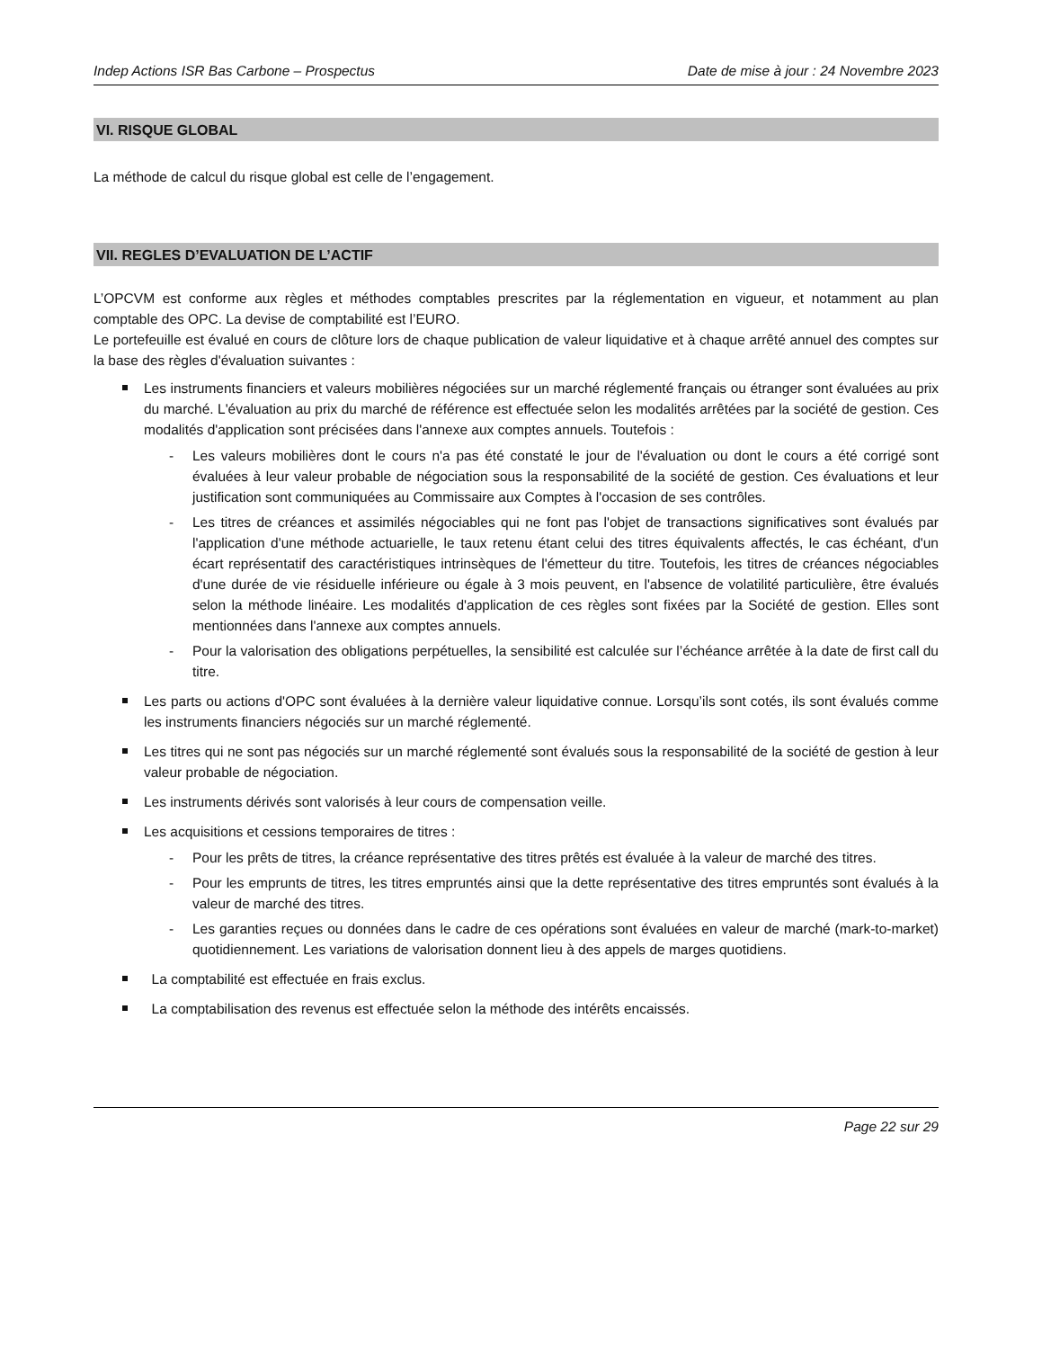Indep Actions ISR Bas Carbone – Prospectus Date de mise à jour : 24 Novembre 2023
VI. RISQUE GLOBAL
La méthode de calcul du risque global est celle de l’engagement.
VII. REGLES D’EVALUATION DE L’ACTIF
L’OPCVM est conforme aux règles et méthodes comptables prescrites par la réglementation en vigueur, et notamment au plan comptable des OPC. La devise de comptabilité est l’EURO.
Le portefeuille est évalué en cours de clôture lors de chaque publication de valeur liquidative et à chaque arrêté annuel des comptes sur la base des règles d'évaluation suivantes :
Les instruments financiers et valeurs mobilières négociées sur un marché réglementé français ou étranger sont évaluées au prix du marché. L'évaluation au prix du marché de référence est effectuée selon les modalités arrêtées par la société de gestion. Ces modalités d'application sont précisées dans l'annexe aux comptes annuels. Toutefois :
- Les valeurs mobilières dont le cours n'a pas été constaté le jour de l'évaluation ou dont le cours a été corrigé sont évaluées à leur valeur probable de négociation sous la responsabilité de la société de gestion. Ces évaluations et leur justification sont communiquées au Commissaire aux Comptes à l'occasion de ses contrôles.
- Les titres de créances et assimilés négociables qui ne font pas l'objet de transactions significatives sont évalués par l'application d'une méthode actuarielle, le taux retenu étant celui des titres équivalents affectés, le cas échéant, d'un écart représentatif des caractéristiques intrinsèques de l'émetteur du titre. Toutefois, les titres de créances négociables d'une durée de vie résiduelle inférieure ou égale à 3 mois peuvent, en l'absence de volatilité particulière, être évalués selon la méthode linéaire. Les modalités d'application de ces règles sont fixées par la Société de gestion. Elles sont mentionnées dans l'annexe aux comptes annuels.
- Pour la valorisation des obligations perpétuelles, la sensibilité est calculée sur l’échéance arrêtée à la date de first call du titre.
Les parts ou actions d'OPC sont évaluées à la dernière valeur liquidative connue. Lorsqu’ils sont cotés, ils sont évalués comme les instruments financiers négociés sur un marché réglementé.
Les titres qui ne sont pas négociés sur un marché réglementé sont évalués sous la responsabilité de la société de gestion à leur valeur probable de négociation.
Les instruments dérivés sont valorisés à leur cours de compensation veille.
Les acquisitions et cessions temporaires de titres :
- Pour les prêts de titres, la créance représentative des titres prêtés est évaluée à la valeur de marché des titres.
- Pour les emprunts de titres, les titres empruntés ainsi que la dette représentative des titres empruntés sont évalués à la valeur de marché des titres.
- Les garanties reçues ou données dans le cadre de ces opérations sont évaluées en valeur de marché (mark-to-market) quotidiennement. Les variations de valorisation donnent lieu à des appels de marges quotidiens.
La comptabilité est effectuée en frais exclus.
La comptabilisation des revenus est effectuée selon la méthode des intérêts encaissés.
Page 22 sur 29